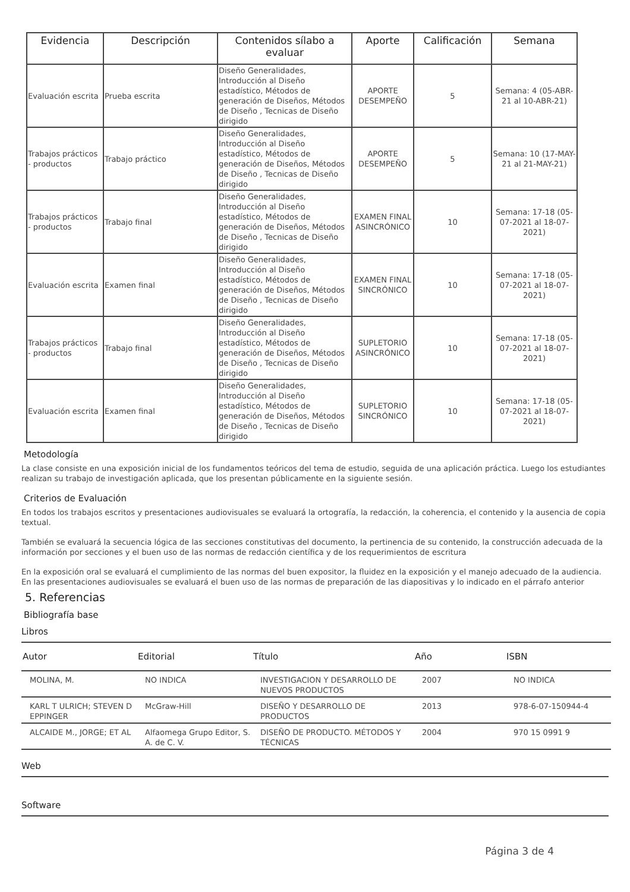| Evidencia | Descripción | Contenidos sílabo a evaluar | Aporte | Calificación | Semana |
| --- | --- | --- | --- | --- | --- |
| Evaluación escrita | Prueba escrita | Diseño Generalidades, Introducción al Diseño estadístico, Métodos de generación de Diseños, Métodos de Diseño , Tecnicas de Diseño dirigido | APORTE DESEMPEÑO | 5 | Semana: 4 (05-ABR-21 al 10-ABR-21) |
| Trabajos prácticos - productos | Trabajo práctico | Diseño Generalidades, Introducción al Diseño estadístico, Métodos de generación de Diseños, Métodos de Diseño , Tecnicas de Diseño dirigido | APORTE DESEMPEÑO | 5 | Semana: 10 (17-MAY-21 al 21-MAY-21) |
| Trabajos prácticos - productos | Trabajo final | Diseño Generalidades, Introducción al Diseño estadístico, Métodos de generación de Diseños, Métodos de Diseño , Tecnicas de Diseño dirigido | EXAMEN FINAL ASINCRÓNICO | 10 | Semana: 17-18 (05-07-2021 al 18-07-2021) |
| Evaluación escrita | Examen final | Diseño Generalidades, Introducción al Diseño estadístico, Métodos de generación de Diseños, Métodos de Diseño , Tecnicas de Diseño dirigido | EXAMEN FINAL SINCRÓNICO | 10 | Semana: 17-18 (05-07-2021 al 18-07-2021) |
| Trabajos prácticos - productos | Trabajo final | Diseño Generalidades, Introducción al Diseño estadístico, Métodos de generación de Diseños, Métodos de Diseño , Tecnicas de Diseño dirigido | SUPLETORIO ASINCRÓNICO | 10 | Semana: 17-18 (05-07-2021 al 18-07-2021) |
| Evaluación escrita | Examen final | Diseño Generalidades, Introducción al Diseño estadístico, Métodos de generación de Diseños, Métodos de Diseño , Tecnicas de Diseño dirigido | SUPLETORIO SINCRÓNICO | 10 | Semana: 17-18 (05-07-2021 al 18-07-2021) |
Metodología
La clase consiste en una exposición inicial de los fundamentos teóricos del tema de estudio, seguida de una aplicación práctica. Luego los estudiantes realizan su trabajo de investigación aplicada, que los presentan públicamente en la siguiente sesión.
Criterios de Evaluación
En todos los trabajos escritos y presentaciones audiovisuales se evaluará la ortografía, la redacción, la coherencia, el contenido y la ausencia de copia textual.
También se evaluará la secuencia lógica de las secciones constitutivas del documento, la pertinencia de su contenido, la construcción adecuada de la información por secciones y el buen uso de las normas de redacción científica y de los requerimientos de escritura
En la exposición oral se evaluará el cumplimiento de las normas del buen expositor, la fluidez en la exposición y el manejo adecuado de la audiencia. En las presentaciones audiovisuales se evaluará el buen uso de las normas de preparación de las diapositivas y lo indicado en el párrafo anterior
5. Referencias
Bibliografía base
Libros
| Autor | Editorial | Título | Año | ISBN |
| --- | --- | --- | --- | --- |
| MOLINA, M. | NO INDICA | INVESTIGACION Y DESARROLLO DE NUEVOS PRODUCTOS | 2007 | NO INDICA |
| KARL T ULRICH; STEVEN D EPPINGER | McGraw-Hill | DISEÑO Y DESARROLLO DE PRODUCTOS | 2013 | 978-6-07-150944-4 |
| ALCAIDE M., JORGE; ET AL | Alfaomega Grupo Editor, S. A. de C. V. | DISEÑO DE PRODUCTO. MÉTODOS Y TÉCNICAS | 2004 | 970 15 0991 9 |
Web
Software
Página 3 de 4